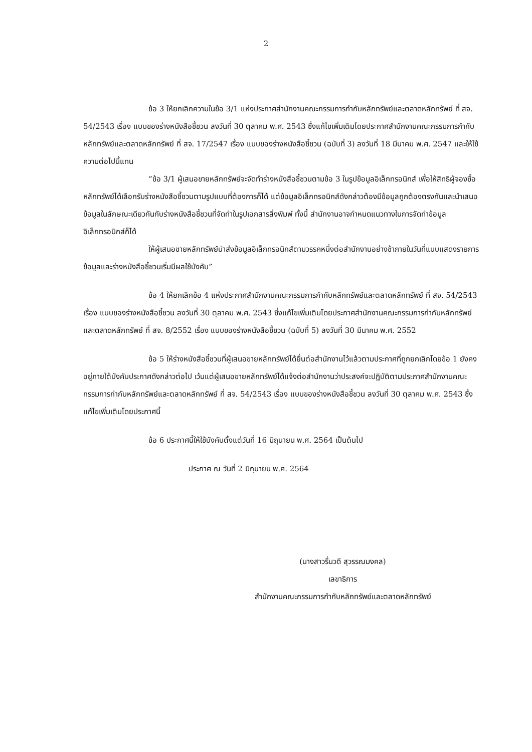2
ข้อ 3 ให้ยกเลิกความในข้อ 3/1 แห่งประกาศสำนักงานคณะกรรมการกำกับหลักทรัพย์และตลาดหลักทรัพย์ ที่ สจ. 54/2543 เรื่อง แบบของร่างหนังสือชี้ชวน ลงวันที่ 30 ตุลาคม พ.ศ. 2543 ซึ่งแก้ไขเพิ่มเติมโดยประกาศสำนักงานคณะกรรมการกำกับหลักทรัพย์และตลาดหลักทรัพย์ ที่ สจ. 17/2547 เรื่อง แบบของร่างหนังสือชี้ชวน (ฉบับที่ 3) ลงวันที่ 18 มีนาคม พ.ศ. 2547 และให้ใช้ความต่อไปนี้แทน
“ข้อ 3/1 ผู้เสนอขายหลักทรัพย์จะจัดทำร่างหนังสือชี้ชวนตามข้อ 3 ในรูปข้อมูลอิเล็กทรอนิกส์ เพื่อให้สิทธิผู้จองซื้อหลักทรัพย์ได้เลือกรับร่างหนังสือชี้ชวนตามรูปแบบที่ต้องการก็ได้ แต่ข้อมูลอิเล็กทรอนิกส์ดังกล่าวต้องมีข้อมูลถูกต้องตรงกันและนำเสนอข้อมูลในลักษณะเดียวกันกับร่างหนังสือชี้ชวนที่จัดทำในรูปเอกสารสิ่งพิมพ์ ทั้งนี้ สำนักงานอาจกำหนดแนวทางในการจัดทำข้อมูลอิเล็กทรอนิกส์ก็ได้
ให้ผู้เสนอขายหลักทรัพย์นำส่งข้อมูลอิเล็กทรอนิกส์ตามวรรคหนึ่งต่อสำนักงานอย่างช้าภายในวันที่แบบแสดงรายการข้อมูลและร่างหนังสือชี้ชวนเริ่มมีผลใช้บังคับ”
ข้อ 4 ให้ยกเลิกข้อ 4 แห่งประกาศสำนักงานคณะกรรมการกำกับหลักทรัพย์และตลาดหลักทรัพย์ ที่ สจ. 54/2543 เรื่อง แบบของร่างหนังสือชี้ชวน ลงวันที่ 30 ตุลาคม พ.ศ. 2543 ซึ่งแก้ไขเพิ่มเติมโดยประกาศสำนักงานคณะกรรมการกำกับหลักทรัพย์และตลาดหลักทรัพย์ ที่ สจ. 8/2552 เรื่อง แบบของร่างหนังสือชี้ชวน (ฉบับที่ 5) ลงวันที่ 30 มีนาคม พ.ศ. 2552
ข้อ 5 ให้ร่างหนังสือชี้ชวนที่ผู้เสนอขายหลักทรัพย์ได้ยื่นต่อสำนักงานไว้แล้วตามประกาศที่ถูกยกเลิกโดยข้อ 1 ยังคงอยู่ภายใต้บังคับประกาศดังกล่าวต่อไป เว้นแต่ผู้เสนอขายหลักทรัพย์ได้แจ้งต่อสำนักงานว่าประสงค์จะปฏิบัติตามประกาศสำนักงานคณะกรรมการกำกับหลักทรัพย์และตลาดหลักทรัพย์ ที่ สจ. 54/2543 เรื่อง แบบของร่างหนังสือชี้ชวน ลงวันที่ 30 ตุลาคม พ.ศ. 2543 ซึ่งแก้ไขเพิ่มเติมโดยประกาศนี้
ข้อ 6 ประกาศนี้ให้ใช้บังคับตั้งแต่วันที่ 16 มิถุนายน พ.ศ. 2564 เป็นต้นไป
ประกาศ ณ วันที่ 2 มิถุนายน พ.ศ. 2564
(นางสาวรื่นวดี สุวรรณมงคล)
เลขาธิการ
สำนักงานคณะกรรมการกำกับหลักทรัพย์และตลาดหลักทรัพย์